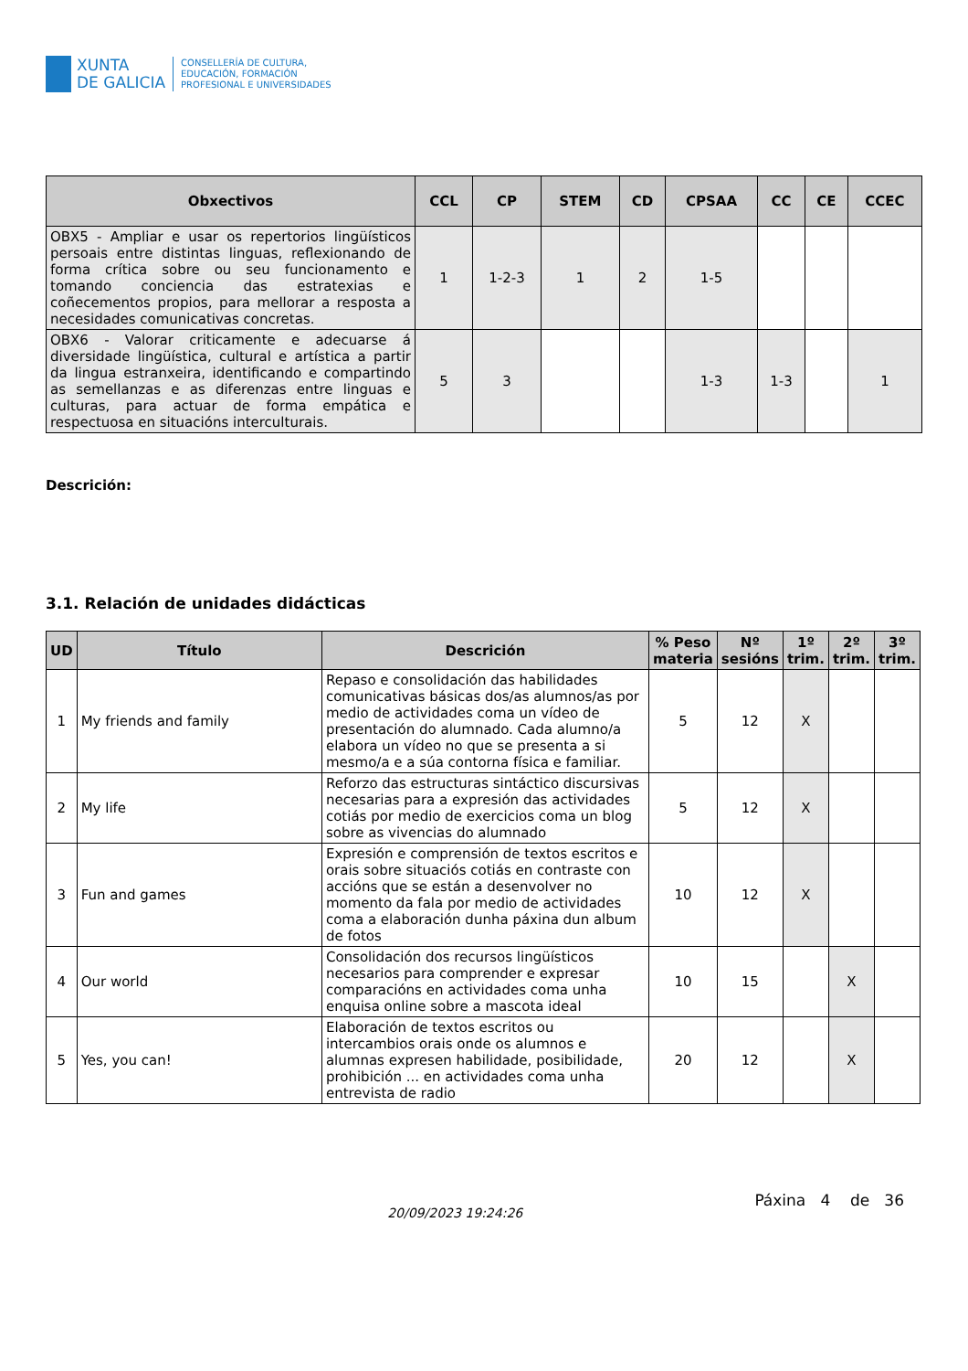XUNTA
DE GALICIA
CONSELLERÍA DE CULTURA,
EDUCACIÓN, FORMACIÓN
PROFESIONAL E UNIVERSIDADES
| Obxectivos | CCL | CP | STEM | CD | CPSAA | CC | CE | CCEC |
| --- | --- | --- | --- | --- | --- | --- | --- | --- |
| OBX5 - Ampliar e usar os repertorios lingüísticos persoais entre distintas linguas, reflexionando de forma crítica sobre ou seu funcionamento e tomando conciencia das estratexias e coñecementos propios, para mellorar a resposta a necesidades comunicativas concretas. | 1 | 1-2-3 | 1 | 2 | 1-5 | | | |
| OBX6 - Valorar criticamente e adecuarse á diversidade lingüística, cultural e artística a partir da lingua estranxeira, identificando e compartindo as semellanzas e as diferenzas entre linguas e culturas, para actuar de forma empática e respectuosa en situacións interculturais. | 5 | 3 | | | 1-3 | 1-3 | | 1 |
Descrición:
3.1. Relación de unidades didácticas
| UD | Título | Descrición | % Peso materia | Nº sesións | 1º trim. | 2º trim. | 3º trim. |
| --- | --- | --- | --- | --- | --- | --- | --- |
| 1 | My friends and family | Repaso e consolidación das habilidades comunicativas básicas dos/as alumnos/as por medio de actividades coma un vídeo de presentación do alumnado. Cada alumno/a elabora un vídeo no que se presenta a si mesmo/a e a súa contorna física e familiar. | 5 | 12 | X | | |
| 2 | My life | Reforzo das estructuras sintáctico discursivas necesarias para a expresión das actividades cotiás por medio de exercicios coma un blog sobre as vivencias do alumnado | 5 | 12 | X | | |
| 3 | Fun and games | Expresión e comprensión de textos escritos e orais sobre situaciós cotiás en contraste con accións que se están a desenvolver no momento da fala por medio de actividades coma a elaboración dunha páxina dun album de fotos | 10 | 12 | X | | |
| 4 | Our world | Consolidación dos recursos lingüísticos necesarios para comprender e expresar comparacións en actividades coma unha enquisa online sobre a mascota ideal | 10 | 15 | | X | |
| 5 | Yes, you can! | Elaboración de textos escritos ou intercambios orais onde os alumnos e alumnas expresen habilidade, posibilidade, prohibición ... en actividades coma unha entrevista de radio | 20 | 12 | | X | |
20/09/2023 19:24:26
Páxina 4 de 36